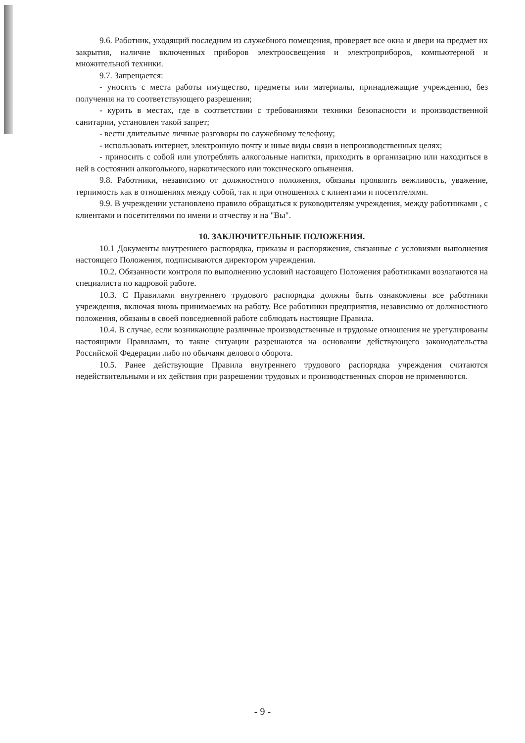9.6. Работник, уходящий последним из служебного помещения, проверяет все окна и двери на предмет их закрытия, наличие включенных приборов электроосвещения и электроприборов, компьютерной и множительной техники.
9.7. Запрещается:
- уносить с места работы имущество, предметы или материалы, принадлежащие учреждению, без получения на то соответствующего разрешения;
- курить в местах, где в соответствии с требованиями техники безопасности и производственной санитарии, установлен такой запрет;
- вести длительные личные разговоры по служебному телефону;
- использовать интернет, электронную почту и иные виды связи в непроизводственных целях;
- приносить с собой или употреблять алкогольные напитки, приходить в организацию или находиться в ней в состоянии алкогольного, наркотического или токсического опьянения.
9.8. Работники, независимо от должностного положения, обязаны проявлять вежливость, уважение, терпимость как в отношениях между собой, так и при отношениях с клиентами и посетителями.
9.9. В учреждении установлено правило обращаться к руководителям учреждения, между работниками , с клиентами и посетителями по имени и отчеству и на "Вы".
10. ЗАКЛЮЧИТЕЛЬНЫЕ ПОЛОЖЕНИЯ.
10.1 Документы внутреннего распорядка, приказы и распоряжения, связанные с условиями выполнения настоящего Положения, подписываются директором учреждения.
10.2. Обязанности контроля по выполнению условий настоящего Положения работниками возлагаются на специалиста по кадровой работе.
10.3. С Правилами внутреннего трудового распорядка должны быть ознакомлены все работники учреждения, включая вновь принимаемых на работу. Все работники предприятия, независимо от должностного положения, обязаны в своей повседневной работе соблюдать настоящие Правила.
10.4. В случае, если возникающие различные производственные и трудовые отношения не урегулированы настоящими Правилами, то такие ситуации разрешаются на основании действующего законодательства Российской Федерации либо по обычаям делового оборота.
10.5. Ранее действующие Правила внутреннего трудового распорядка учреждения считаются недействительными и их действия при разрешении трудовых и производственных споров не применяются.
- 9 -